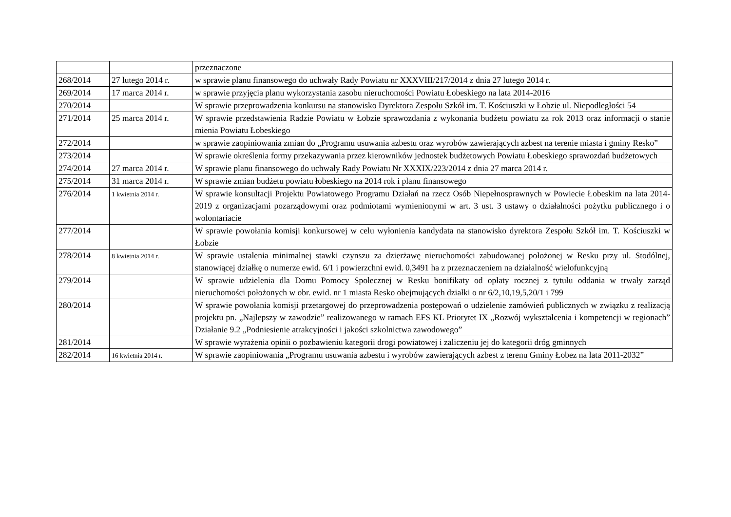| | | przeznaczone |
| 268/2014 | 27 lutego 2014 r. | w sprawie planu finansowego do uchwały Rady Powiatu nr XXXVIII/217/2014 z dnia 27 lutego 2014 r. |
| 269/2014 | 17 marca 2014 r. | w sprawie przyjęcia planu wykorzystania zasobu nieruchomości Powiatu Łobeskiego na lata 2014-2016 |
| 270/2014 | | W sprawie przeprowadzenia konkursu na stanowisko Dyrektora Zespołu Szkół im. T. Kościuszki w Łobzie ul. Niepodległości 54 |
| 271/2014 | 25 marca 2014 r. | W sprawie przedstawienia Radzie Powiatu w Łobzie sprawozdania z wykonania budżetu powiatu za rok 2013 oraz informacji o stanie mienia Powiatu Łobeskiego |
| 272/2014 | | w sprawie zaopiniowania zmian do „Programu usuwania azbestu oraz wyrobów zawierających azbest na terenie miasta i gminy Resko” |
| 273/2014 | | W sprawie określenia formy przekazywania przez kierowników jednostek budżetowych Powiatu Łobeskiego sprawozdań budżetowych |
| 274/2014 | 27 marca 2014 r. | W sprawie planu finansowego do uchwały Rady Powiatu Nr XXXIX/223/2014 z dnia 27 marca 2014 r. |
| 275/2014 | 31 marca 2014 r. | W sprawie zmian budżetu powiatu łobeskiego na 2014 rok i planu finansowego |
| 276/2014 | 1 kwietnia 2014 r. | W sprawie konsultacji Projektu Powiatowego Programu Działań na rzecz Osób Niepełnosprawnych w Powiecie Łobeskim na lata 2014-2019 z organizacjami pozarządowymi oraz podmiotami wymienionymi w art. 3 ust. 3 ustawy o działalności pożytku publicznego i o wolontariacie |
| 277/2014 | | W sprawie powołania komisji konkursowej w celu wyłonienia kandydata na stanowisko dyrektora Zespołu Szkół im. T. Kościuszki w Łobzie |
| 278/2014 | 8 kwietnia 2014 r. | W sprawie ustalenia minimalnej stawki czynszu za dzierżawę nieruchomości zabudowanej położonej w Resku przy ul. Stodólnej, stanowiącej działkę o numerze ewid. 6/1 i powierzchni ewid. 0,3491 ha z przeznaczeniem na działalność wielofunkcyjną |
| 279/2014 | | W sprawie udzielenia dla Domu Pomocy Społecznej w Resku bonifikaty od opłaty rocznej z tytułu oddania w trwały zarząd nieruchomości położonych w obr. ewid. nr 1 miasta Resko obejmujących działki o nr 6/2,10,19,5,20/1 i 799 |
| 280/2014 | | W sprawie powołania komisji przetargowej do przeprowadzenia postępowań o udzielenie zamówień publicznych w związku z realizacją projektu pn. „Najlepszy w zawodzie” realizowanego w ramach EFS KL Priorytet IX „Rozwój wykształcenia i kompetencji w regionach” Działanie 9.2 „Podniesienie atrakcyjności i jakości szkolnictwa zawodowego” |
| 281/2014 | | W sprawie wyrażenia opinii o pozbawieniu kategorii drogi powiatowej i zaliczeniu jej do kategorii dróg gminnych |
| 282/2014 | 16 kwietnia 2014 r. | W sprawie zaopiniowania „Programu usuwania azbestu i wyrobów zawierających azbest z terenu Gminy Łobez na lata 2011-2032” |